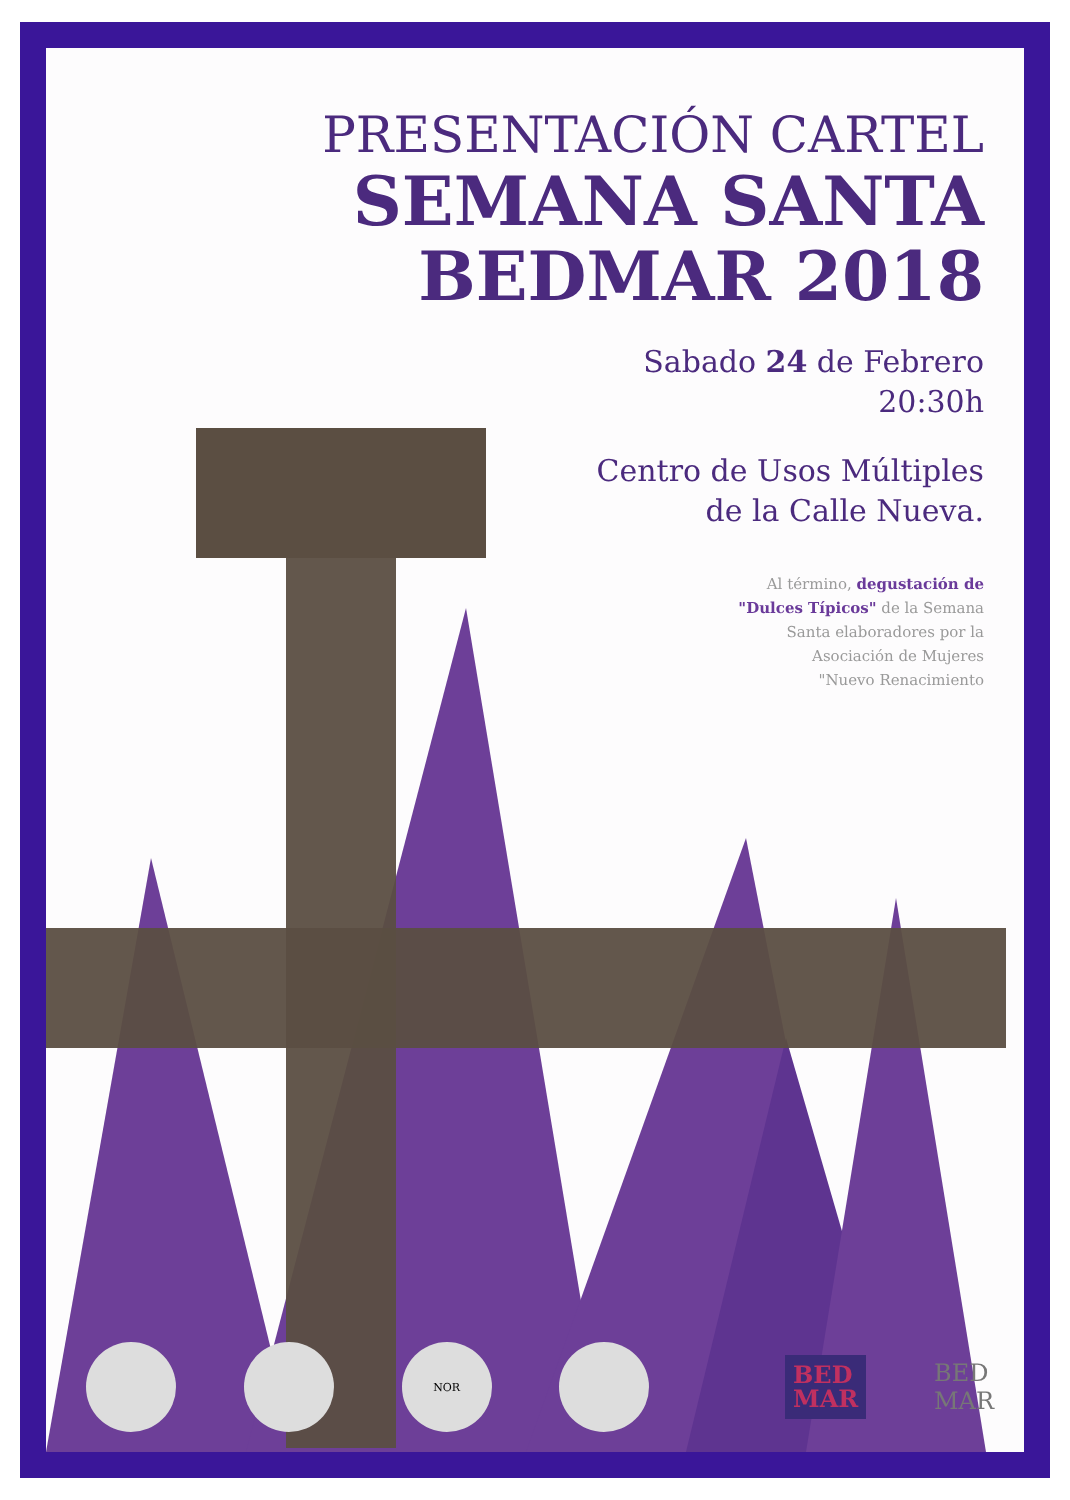PRESENTACIÓN CARTEL
SEMANA SANTA
BEDMAR 2018
Sabado 24 de Febrero
20:30h
Centro de Usos Múltiples
de la Calle Nueva.
Al término, degustación de
"Dulces Típicos" de la Semana
Santa elaboradores por la
Asociación de Mujeres
"Nuevo Renacimiento
NOR
BED
MAR
BED
MAR